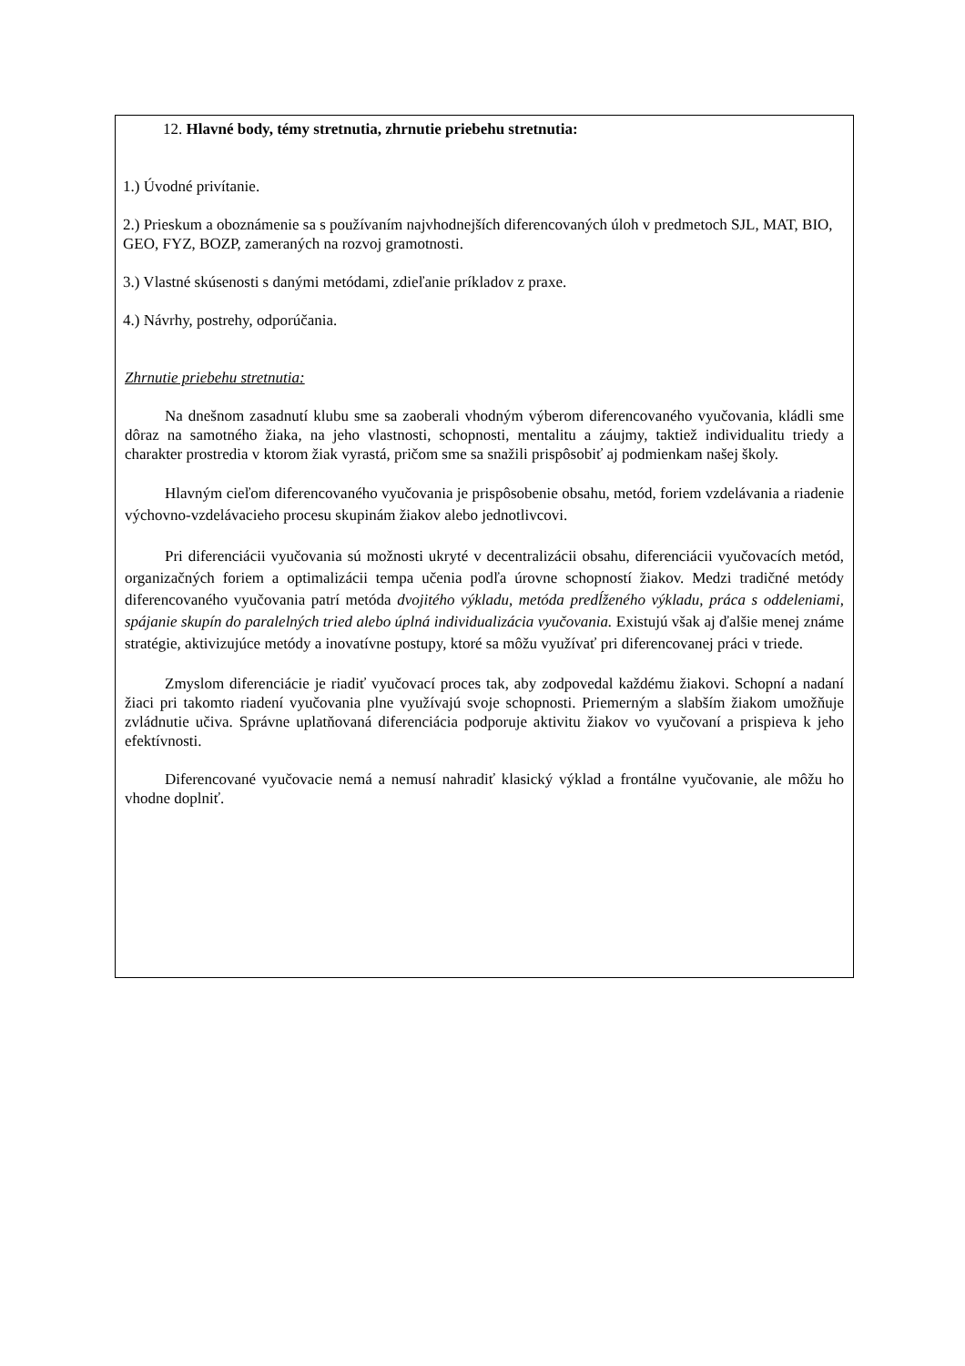12. Hlavné body, témy stretnutia, zhrnutie priebehu stretnutia:
1.) Úvodné privítanie.
2.) Prieskum a oboznámenie sa s používaním najvhodnejších diferencovaných úloh v predmetoch SJL, MAT, BIO, GEO, FYZ, BOZP, zameraných na rozvoj gramotnosti.
3.) Vlastné skúsenosti s danými metódami, zdieľanie príkladov z praxe.
4.) Návrhy, postrehy, odporúčania.
Zhrnutie priebehu stretnutia:
Na dnešnom zasadnutí klubu sme sa zaoberali vhodným výberom diferencovaného vyučovania, kládli sme dôraz na samotného žiaka, na jeho vlastnosti, schopnosti, mentalitu a záujmy, taktiež individualitu triedy a charakter prostredia v ktorom žiak vyrastá, pričom sme sa snažili prispôsobiť aj podmienkam našej školy.
Hlavným cieľom diferencovaného vyučovania je prispôsobenie obsahu, metód, foriem vzdelávania a riadenie výchovno-vzdelávacieho procesu skupinám žiakov alebo jednotlivcovi.
Pri diferenciácii vyučovania sú možnosti ukryté v decentralizácii obsahu, diferenciácii vyučovacích metód, organizačných foriem a optimalizácii tempa učenia podľa úrovne schopností žiakov. Medzi tradičné metódy diferencovaného vyučovania patrí metóda dvojitého výkladu, metóda predĺženého výkladu, práca s oddeleniami, spájanie skupín do paralelných tried alebo úplná individualizácia vyučovania. Existujú však aj ďalšie menej známe stratégie, aktivizujúce metódy a inovatívne postupy, ktoré sa môžu využívať pri diferencovanej práci v triede.
Zmyslom diferenciácie je riadiť vyučovací proces tak, aby zodpovedal každému žiakovi. Schopní a nadaní žiaci pri takomto riadení vyučovania plne využívajú svoje schopnosti. Priemerným a slabším žiakom umožňuje zvládnutie učiva. Správne uplatňovaná diferenciácia podporuje aktivitu žiakov vo vyučovaní a prispieva k jeho efektívnosti.
Diferencované vyučovacie nemá a nemusí nahradiť klasický výklad a frontálne vyučovanie, ale môžu ho vhodne doplniť.